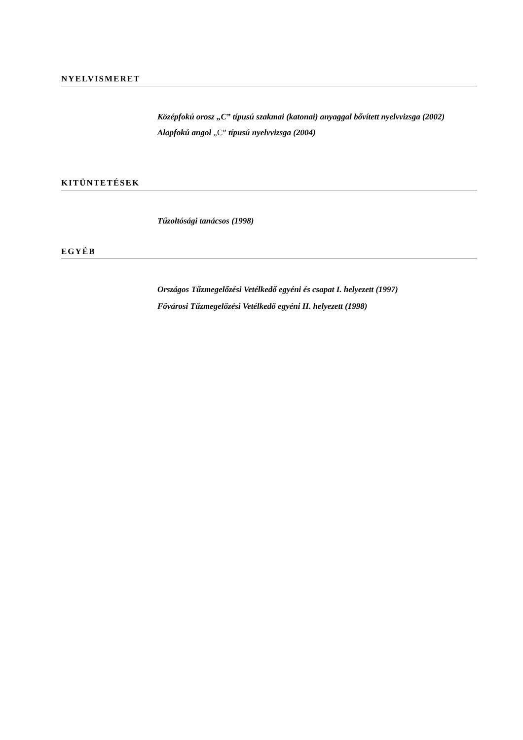NYELVISMERET
Középfokú orosz „C” típusú szakmai (katonai) anyaggal bővített nyelvvizsga (2002)
Alapfokú angol „C” típusú nyelvvizsga (2004)
KITÜNTETÉSEK
Tűzoltósági tanácsos (1998)
EGYÉB
Országos Tűzmegelőzési Vetélkedő egyéni és csapat I. helyezett (1997)
Fővárosi Tűzmegelőzési Vetélkedő egyéni II. helyezett (1998)